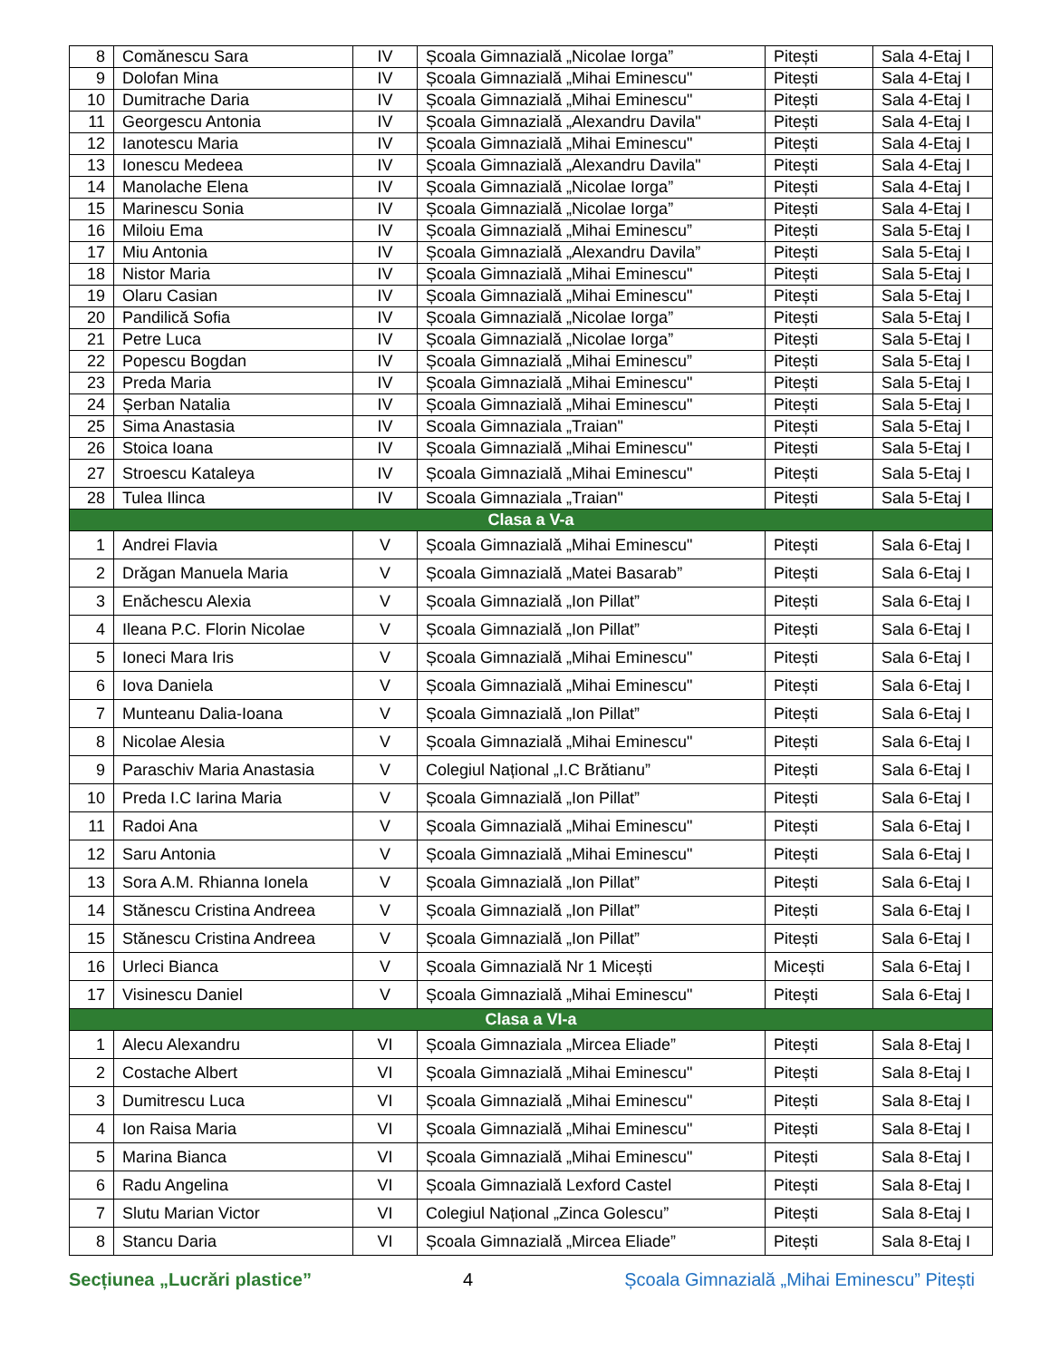| 8 | Comănescu Sara | IV | Școala Gimnazială „Nicolae Iorga” | Pitești | Sala 4-Etaj I |
| 9 | Dolofan Mina | IV | Școala Gimnazială „Mihai Eminescu" | Pitești | Sala 4-Etaj I |
| 10 | Dumitrache Daria | IV | Școala Gimnazială „Mihai Eminescu" | Pitești | Sala 4-Etaj I |
| 11 | Georgescu Antonia | IV | Școala Gimnazială „Alexandru Davila" | Pitești | Sala 4-Etaj I |
| 12 | Ianotescu Maria | IV | Școala Gimnazială „Mihai Eminescu" | Pitești | Sala 4-Etaj I |
| 13 | Ionescu Medeea | IV | Școala Gimnazială „Alexandru Davila" | Pitești | Sala 4-Etaj I |
| 14 | Manolache Elena | IV | Școala Gimnazială „Nicolae Iorga” | Pitești | Sala 4-Etaj I |
| 15 | Marinescu Sonia | IV | Școala Gimnazială „Nicolae Iorga” | Pitești | Sala 4-Etaj I |
| 16 | Miloiu Ema | IV | Școala Gimnazială „Mihai Eminescu” | Pitești | Sala 5-Etaj I |
| 17 | Miu Antonia | IV | Școala Gimnazială „Alexandru Davila” | Pitești | Sala 5-Etaj I |
| 18 | Nistor Maria | IV | Școala Gimnazială „Mihai Eminescu" | Pitești | Sala 5-Etaj I |
| 19 | Olaru Casian | IV | Școala Gimnazială „Mihai Eminescu" | Pitești | Sala 5-Etaj I |
| 20 | Pandilică Sofia | IV | Școala Gimnazială „Nicolae Iorga” | Pitești | Sala 5-Etaj I |
| 21 | Petre Luca | IV | Școala Gimnazială „Nicolae Iorga” | Pitești | Sala 5-Etaj I |
| 22 | Popescu Bogdan | IV | Școala Gimnazială „Mihai Eminescu” | Pitești | Sala 5-Etaj I |
| 23 | Preda Maria | IV | Școala Gimnazială „Mihai Eminescu" | Pitești | Sala 5-Etaj I |
| 24 | Șerban Natalia | IV | Școala Gimnazială „Mihai Eminescu" | Pitești | Sala 5-Etaj I |
| 25 | Sima Anastasia | IV | Scoala Gimnaziala „Traian" | Pitești | Sala 5-Etaj I |
| 26 | Stoica Ioana | IV | Școala Gimnazială „Mihai Eminescu" | Pitești | Sala 5-Etaj I |
| 27 | Stroescu Kataleya | IV | Școala Gimnazială „Mihai Eminescu" | Pitești | Sala 5-Etaj I |
| 28 | Tulea Ilinca | IV | Scoala Gimnaziala „Traian" | Pitești | Sala 5-Etaj I |
| Clasa a V-a | | | | | |
| 1 | Andrei Flavia | V | Școala Gimnazială „Mihai Eminescu" | Pitești | Sala 6-Etaj I |
| 2 | Drăgan Manuela Maria | V | Școala Gimnazială „Matei Basarab” | Pitești | Sala 6-Etaj I |
| 3 | Enăchescu Alexia | V | Școala Gimnazială „Ion Pillat” | Pitești | Sala 6-Etaj I |
| 4 | Ileana P.C. Florin Nicolae | V | Școala Gimnazială „Ion Pillat” | Pitești | Sala 6-Etaj I |
| 5 | Ioneci Mara Iris | V | Școala Gimnazială „Mihai Eminescu" | Pitești | Sala 6-Etaj I |
| 6 | Iova Daniela | V | Școala Gimnazială „Mihai Eminescu" | Pitești | Sala 6-Etaj I |
| 7 | Munteanu Dalia-Ioana | V | Școala Gimnazială „Ion Pillat” | Pitești | Sala 6-Etaj I |
| 8 | Nicolae Alesia | V | Școala Gimnazială „Mihai Eminescu" | Pitești | Sala 6-Etaj I |
| 9 | Paraschiv Maria Anastasia | V | Colegiul Național „I.C Brătianu” | Pitești | Sala 6-Etaj I |
| 10 | Preda I.C Iarina Maria | V | Școala Gimnazială „Ion Pillat” | Pitești | Sala 6-Etaj I |
| 11 | Radoi Ana | V | Școala Gimnazială „Mihai Eminescu" | Pitești | Sala 6-Etaj I |
| 12 | Saru Antonia | V | Școala Gimnazială „Mihai Eminescu" | Pitești | Sala 6-Etaj I |
| 13 | Sora A.M. Rhianna Ionela | V | Școala Gimnazială „Ion Pillat” | Pitești | Sala 6-Etaj I |
| 14 | Stănescu Cristina Andreea | V | Școala Gimnazială „Ion Pillat” | Pitești | Sala 6-Etaj I |
| 15 | Stănescu Cristina Andreea | V | Școala Gimnazială „Ion Pillat” | Pitești | Sala 6-Etaj I |
| 16 | Urleci Bianca | V | Școala Gimnazială Nr 1 Micești | Micești | Sala 6-Etaj I |
| 17 | Visinescu Daniel | V | Școala Gimnazială „Mihai Eminescu" | Pitești | Sala 6-Etaj I |
| Clasa a VI-a | | | | | |
| 1 | Alecu Alexandru | VI | Școala Gimnaziala „Mircea Eliade” | Pitești | Sala 8-Etaj I |
| 2 | Costache Albert | VI | Școala Gimnazială „Mihai Eminescu" | Pitești | Sala 8-Etaj I |
| 3 | Dumitrescu Luca | VI | Școala Gimnazială „Mihai Eminescu" | Pitești | Sala 8-Etaj I |
| 4 | Ion Raisa Maria | VI | Școala Gimnazială „Mihai Eminescu" | Pitești | Sala 8-Etaj I |
| 5 | Marina Bianca | VI | Școala Gimnazială „Mihai Eminescu" | Pitești | Sala 8-Etaj I |
| 6 | Radu Angelina | VI | Școala Gimnazială Lexford Castel | Pitești | Sala 8-Etaj I |
| 7 | Slutu Marian Victor | VI | Colegiul Național „Zinca Golescu” | Pitești | Sala 8-Etaj I |
| 8 | Stancu Daria | VI | Școala Gimnazială „Mircea Eliade” | Pitești | Sala 8-Etaj I |
Secțiunea „Lucrări plastice” 4 Școala Gimnazială „Mihai Eminescu” Pitești